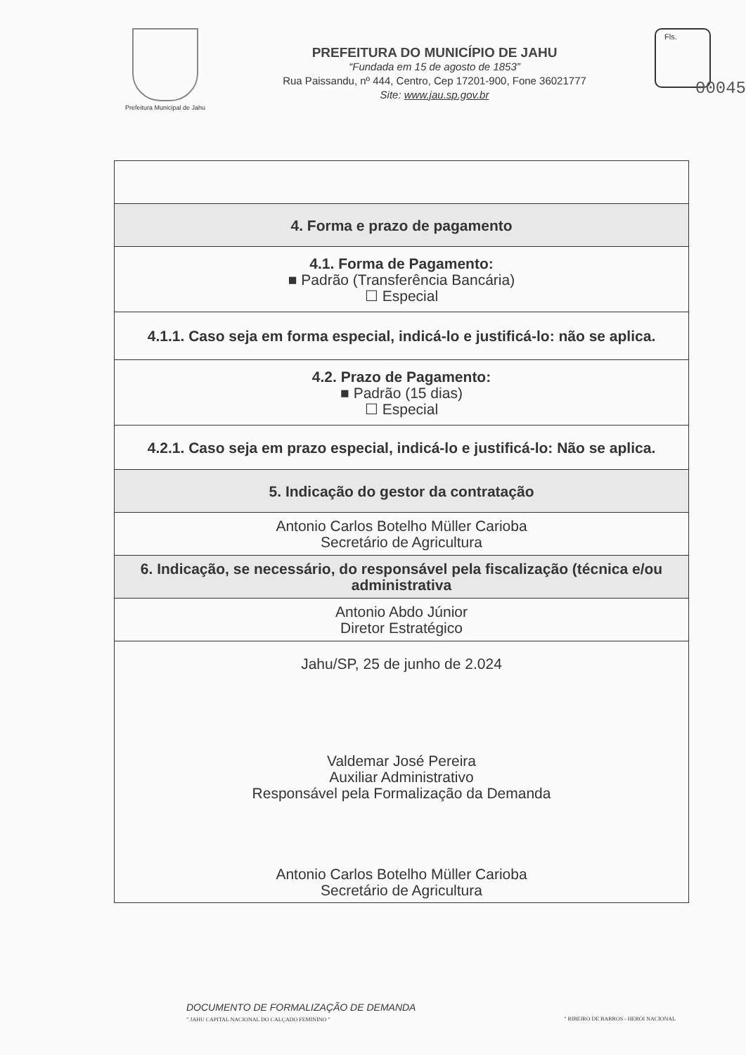Prefeitura Municipal de Jahu
PREFEITURA DO MUNICÍPIO DE JAHU
“Fundada em 15 de agosto de 1853”
Rua Paissandu, nº 444, Centro, Cep 17201-900, Fone 36021777
Site: www.jau.sp.gov.br
Fls.
00045
| 4. Forma e prazo de pagamento |
| 4.1. Forma de Pagamento: ■ Padrão (Transferência Bancária) ☐ Especial |
| 4.1.1. Caso seja em forma especial, indicá-lo e justificá-lo: não se aplica. |
| 4.2. Prazo de Pagamento: ■ Padrão (15 dias) ☐ Especial |
| 4.2.1. Caso seja em prazo especial, indicá-lo e justificá-lo: Não se aplica. |
| 5. Indicação do gestor da contratação |
| Antonio Carlos Botelho Müller Carioba Secretário de Agricultura |
| 6. Indicação, se necessário, do responsável pela fiscalização (técnica e/ou administrativa |
| Antonio Abdo Júnior Diretor Estratégico |
| Jahu/SP, 25 de junho de 2.024 Valdemar José Pereira Auxiliar Administrativo Responsável pela Formalização da Demanda Antonio Carlos Botelho Müller Carioba Secretário de Agricultura |
DOCUMENTO DE FORMALIZAÇÃO DE DEMANDA
" JAHU CAPITAL NACIONAL DO CALÇADO FEMININO "
" RIBEIRO DE BARROS - HERÓI NACIONAL